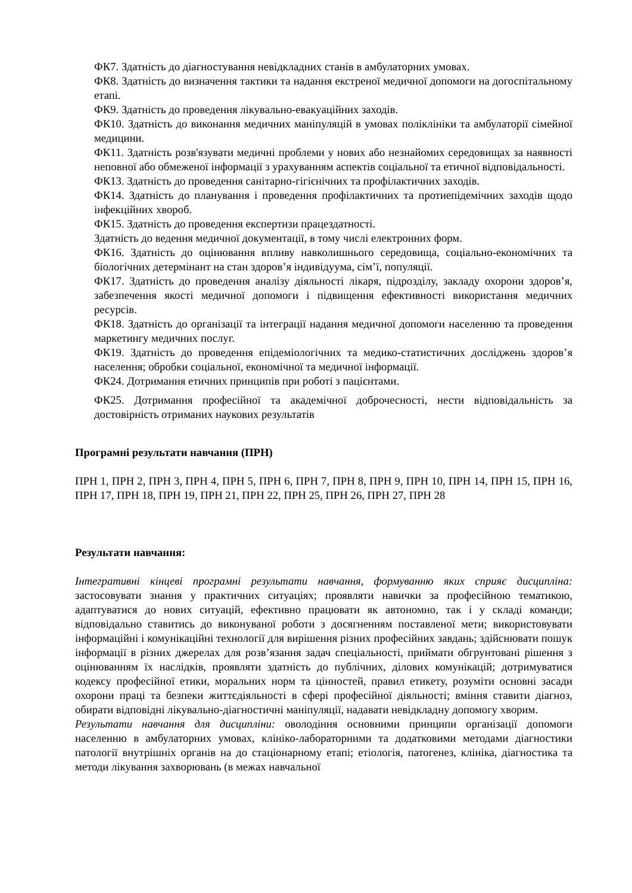ФК7. Здатність до діагностування невідкладних станів в амбулаторних умовах.
ФК8. Здатність до визначення тактики та надання екстреної медичної допомоги на догоспітальному етапі.
ФК9. Здатність до проведення лікувально-евакуаційних заходів.
ФК10. Здатність до виконання медичних маніпуляцій в умовах поліклініки та амбулаторії сімейної медицини.
ФК11. Здатність розв'язувати медичні проблеми у нових або незнайомих середовищах за наявності неповної або обмеженої інформації з урахуванням аспектів соціальної та етичної відповідальності.
ФК13. Здатність до проведення санітарно-гігієнічних та профілактичних заходів.
ФК14. Здатність до планування і проведення профілактичних та протиепідемічних заходів щодо інфекційних хвороб.
ФК15. Здатність до проведення експертизи працездатності.
Здатність до ведення медичної документації, в тому числі електронних форм.
ФК16. Здатність до оцінювання впливу навколишнього середовища, соціально-економічних та біологічних детермінант на стан здоров’я індивідуума, сім’ї, популяції.
ФК17. Здатність до проведення аналізу діяльності лікаря, підрозділу, закладу охорони здоров’я, забезпечення якості медичної допомоги і підвищення ефективності використання медичних ресурсів.
ФК18. Здатність до організації та інтеграції надання медичної допомоги населенню та проведення маркетингу медичних послуг.
ФК19. Здатність до проведення епідеміологічних та медико-статистичних досліджень здоров’я населення; обробки соціальної, економічної та медичної інформації.
ФК24. Дотримання етичних принципів при роботі з пацієнтами.
ФК25. Дотримання професійної та академічної доброчесності, нести відповідальність за достовірність отриманих наукових результатів
Програмні результати навчання (ПРН)
ПРН 1, ПРН 2, ПРН 3, ПРН 4, ПРН 5, ПРН 6, ПРН 7, ПРН 8, ПРН 9, ПРН 10, ПРН 14, ПРН 15, ПРН 16, ПРН 17, ПРН 18, ПРН 19, ПРН 21, ПРН 22, ПРН 25, ПРН 26, ПРН 27, ПРН 28
Результати навчання:
Інтегративні кінцеві програмні результати навчання, формуванню яких сприяє дисципліна: застосовувати знання у практичних ситуаціях; проявляти навички за професійною тематикою, адаптуватися до нових ситуацій, ефективно працювати як автономно, так і у складі команди; відповідально ставитись до виконуваної роботи з досягненням поставленої мети; використовувати інформаційні і комунікаційні технології для вирішення різних професійних завдань; здійснювати пошук інформації в різних джерелах для розв’язання задач спеціальності, приймати обгрунтовані рішення з оцінюванням їх наслідків, проявляти здатність до публічних, ділових комунікацій; дотримуватися кодексу професійної етики, моральних норм та цінностей, правил етикету, розуміти основні засади охорони праці та безпеки життєдіяльності в сфері професійної діяльності; вміння ставити діагноз, обирати відповідні лікувально-діагностичні маніпуляції, надавати невідкладну допомогу хворим.
Результати навчання для дисципліни: оволодіння основними принципи організації допомоги населенню в амбулаторних умовах, клініко-лабораторними та додатковими методами діагностики патології внутрішніх органів на до стаціонарному етапі; етіологія, патогенез, клініка, діагностика та методи лікування захворювань (в межах навчальної